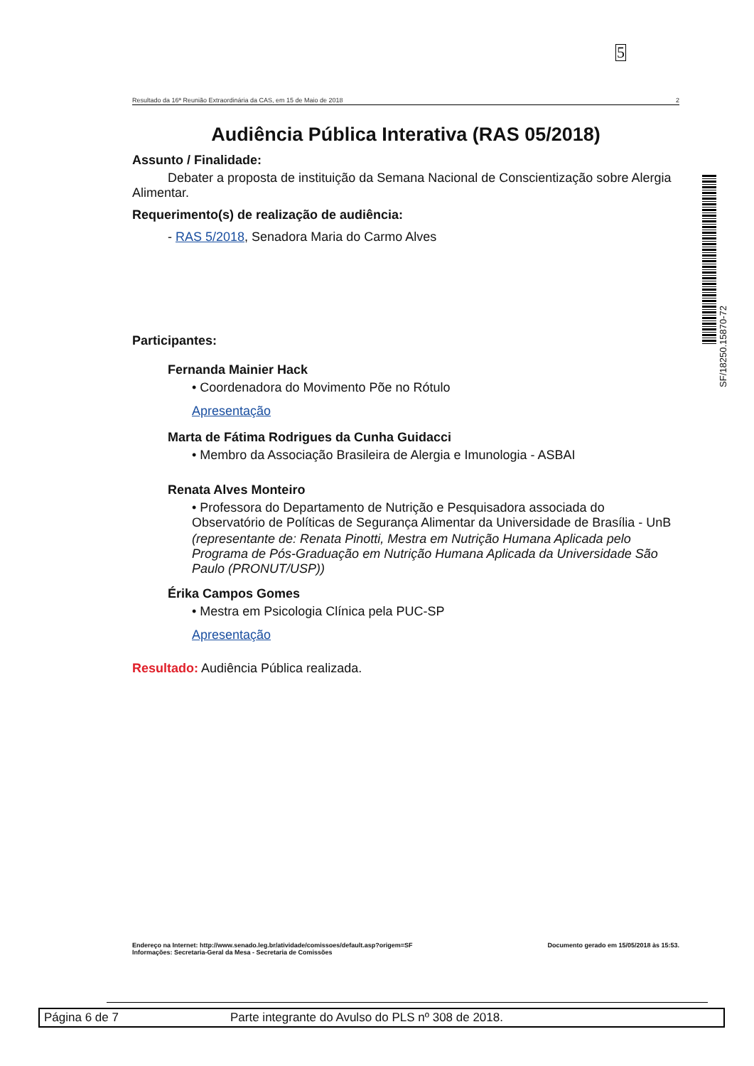5
Resultado da 16ª Reunião Extraordinária da CAS, em 15 de Maio de 2018 2
Audiência Pública Interativa (RAS 05/2018)
Assunto / Finalidade:
Debater a proposta de instituição da Semana Nacional de Conscientização sobre Alergia Alimentar.
Requerimento(s) de realização de audiência:
- RAS 5/2018, Senadora Maria do Carmo Alves
Participantes:
Fernanda Mainier Hack
• Coordenadora do Movimento Põe no Rótulo
Apresentação
Marta de Fátima Rodrigues da Cunha Guidacci
• Membro da Associação Brasileira de Alergia e Imunologia - ASBAI
Renata Alves Monteiro
• Professora do Departamento de Nutrição e Pesquisadora associada do Observatório de Políticas de Segurança Alimentar da Universidade de Brasília - UnB
(representante de: Renata Pinotti, Mestra em Nutrição Humana Aplicada pelo Programa de Pós-Graduação em Nutrição Humana Aplicada da Universidade São Paulo (PRONUT/USP))
Érika Campos Gomes
• Mestra em Psicologia Clínica pela PUC-SP
Apresentação
Resultado: Audiência Pública realizada.
SF/18250.15870-72
Endereço na Internet: http://www.senado.leg.br/atividade/comissoes/default.asp?origem=SF
Informações: Secretaria-Geral da Mesa - Secretaria de Comissões
Documento gerado em 15/05/2018 às 15:53.
Página 6 de 7 Parte integrante do Avulso do PLS nº 308 de 2018.